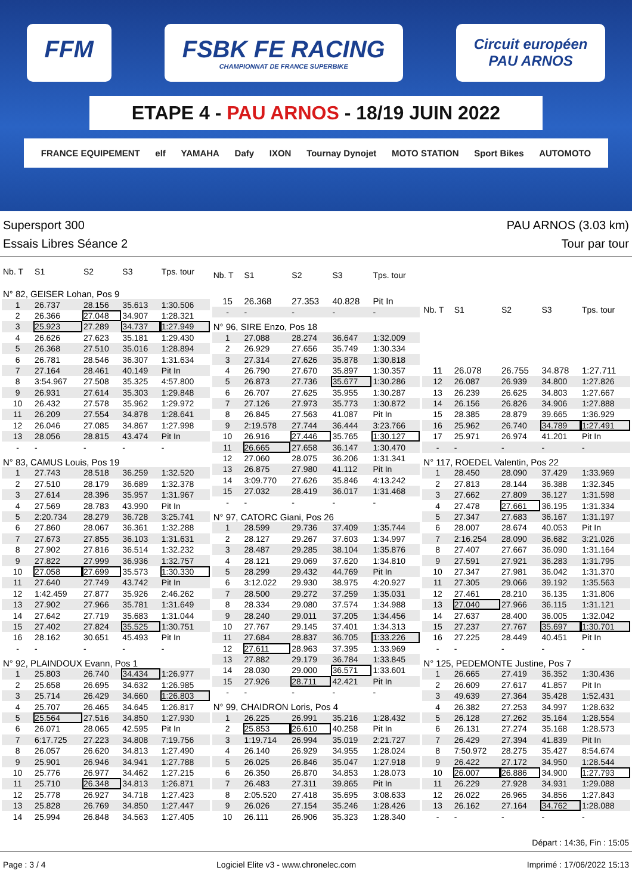FFM FSBK FE RACING
CHAMPIONNAT DE FRANCE SUPERBIKE
Circuit européen
PAU ARNOS
ETAPE 4 - PAU ARNOS - 18/19 JUIN 2022
FRANCE EQUIPEMENT elf YAMAHA Dafy IXON Tournay Dynojet MOTO STATION Sport Bikes AUTOMOTO
Supersport 300 PAU ARNOS (3.03 km)
Essais Libres Séance 2 Tour par tour
| Nb. T | S1 | S2 | S3 | Tps. tour |
| --- | --- | --- | --- | --- |
| N° 82, GEISER Lohan, Pos 9 | | | | |
| 1 | 26.737 | 28.156 | 35.613 | 1:30.506 |
| 2 | 26.366 | 27.048 | 34.907 | 1:28.321 |
| 3 | 25.923 | 27.289 | 34.737 | 1:27.949 |
| 4 | 26.626 | 27.623 | 35.181 | 1:29.430 |
| 5 | 26.368 | 27.510 | 35.016 | 1:28.894 |
| 6 | 26.781 | 28.546 | 36.307 | 1:31.634 |
| 7 | 27.164 | 28.461 | 40.149 | Pit In |
| 8 | 3:54.967 | 27.508 | 35.325 | 4:57.800 |
| 9 | 26.931 | 27.614 | 35.303 | 1:29.848 |
| 10 | 26.432 | 27.578 | 35.962 | 1:29.972 |
| 11 | 26.209 | 27.554 | 34.878 | 1:28.641 |
| 12 | 26.046 | 27.085 | 34.867 | 1:27.998 |
| 13 | 28.056 | 28.815 | 43.474 | Pit In |
| - | - | - | - | - |
| N° 83, CAMUS Louis, Pos 19 | | | | |
| 1 | 27.743 | 28.518 | 36.259 | 1:32.520 |
| 2 | 27.510 | 28.179 | 36.689 | 1:32.378 |
| 3 | 27.614 | 28.396 | 35.957 | 1:31.967 |
| 4 | 27.569 | 28.783 | 43.990 | Pit In |
| 5 | 2:20.734 | 28.279 | 36.728 | 3:25.741 |
| 6 | 27.860 | 28.067 | 36.361 | 1:32.288 |
| 7 | 27.673 | 27.855 | 36.103 | 1:31.631 |
| 8 | 27.902 | 27.816 | 36.514 | 1:32.232 |
| 9 | 27.822 | 27.999 | 36.936 | 1:32.757 |
| 10 | 27.058 | 27.699 | 35.573 | 1:30.330 |
| 11 | 27.640 | 27.749 | 43.742 | Pit In |
| 12 | 1:42.459 | 27.877 | 35.926 | 2:46.262 |
| 13 | 27.902 | 27.966 | 35.781 | 1:31.649 |
| 14 | 27.642 | 27.719 | 35.683 | 1:31.044 |
| 15 | 27.402 | 27.824 | 35.525 | 1:30.751 |
| 16 | 28.162 | 30.651 | 45.493 | Pit In |
| - | - | - | - | - |
| N° 92, PLAINDOUX Evann, Pos 1 | | | | |
| 1 | 25.803 | 26.740 | 34.434 | 1:26.977 |
| 2 | 25.658 | 26.695 | 34.632 | 1:26.985 |
| 3 | 25.714 | 26.429 | 34.660 | 1:26.803 |
| 4 | 25.707 | 26.465 | 34.645 | 1:26.817 |
| 5 | 25.564 | 27.516 | 34.850 | 1:27.930 |
| 6 | 26.071 | 28.065 | 42.595 | Pit In |
| 7 | 6:17.725 | 27.223 | 34.808 | 7:19.756 |
| 8 | 26.057 | 26.620 | 34.813 | 1:27.490 |
| 9 | 25.901 | 26.946 | 34.941 | 1:27.788 |
| 10 | 25.776 | 26.977 | 34.462 | 1:27.215 |
| 11 | 25.710 | 26.348 | 34.813 | 1:26.871 |
| 12 | 25.778 | 26.927 | 34.718 | 1:27.423 |
| 13 | 25.828 | 26.769 | 34.850 | 1:27.447 |
| 14 | 25.994 | 26.848 | 34.563 | 1:27.405 |
| Nb. T | S1 | S2 | S3 | Tps. tour |
| --- | --- | --- | --- | --- |
| 15 | 26.368 | 27.353 | 40.828 | Pit In |
| - | - | - | - | - |
| N° 96, SIRE Enzo, Pos 18 | | | | |
| 1 | 27.088 | 28.274 | 36.647 | 1:32.009 |
| 2 | 26.929 | 27.656 | 35.749 | 1:30.334 |
| 3 | 27.314 | 27.626 | 35.878 | 1:30.818 |
| 4 | 26.790 | 27.670 | 35.897 | 1:30.357 |
| 5 | 26.873 | 27.736 | 35.677 | 1:30.286 |
| 6 | 26.707 | 27.625 | 35.955 | 1:30.287 |
| 7 | 27.126 | 27.973 | 35.773 | 1:30.872 |
| 8 | 26.845 | 27.563 | 41.087 | Pit In |
| 9 | 2:19.578 | 27.744 | 36.444 | 3:23.766 |
| 10 | 26.916 | 27.446 | 35.765 | 1:30.127 |
| 11 | 26.665 | 27.658 | 36.147 | 1:30.470 |
| 12 | 27.060 | 28.075 | 36.206 | 1:31.341 |
| 13 | 26.875 | 27.980 | 41.112 | Pit In |
| 14 | 3:09.770 | 27.626 | 35.846 | 4:13.242 |
| 15 | 27.032 | 28.419 | 36.017 | 1:31.468 |
| - | - | - | - | - |
| N° 97, CATORC Giani, Pos 26 | | | | |
| 1 | 28.599 | 29.736 | 37.409 | 1:35.744 |
| 2 | 28.127 | 29.267 | 37.603 | 1:34.997 |
| 3 | 28.487 | 29.285 | 38.104 | 1:35.876 |
| 4 | 28.121 | 29.069 | 37.620 | 1:34.810 |
| 5 | 28.299 | 29.432 | 44.769 | Pit In |
| 6 | 3:12.022 | 29.930 | 38.975 | 4:20.927 |
| 7 | 28.500 | 29.272 | 37.259 | 1:35.031 |
| 8 | 28.334 | 29.080 | 37.574 | 1:34.988 |
| 9 | 28.240 | 29.011 | 37.205 | 1:34.456 |
| 10 | 27.767 | 29.145 | 37.401 | 1:34.313 |
| 11 | 27.684 | 28.837 | 36.705 | 1:33.226 |
| 12 | 27.611 | 28.963 | 37.395 | 1:33.969 |
| 13 | 27.882 | 29.179 | 36.784 | 1:33.845 |
| 14 | 28.030 | 29.000 | 36.571 | 1:33.601 |
| 15 | 27.926 | 28.711 | 42.421 | Pit In |
| - | - | - | - | - |
| N° 99, CHAIDRON Loris, Pos 4 | | | | |
| 1 | 26.225 | 26.991 | 35.216 | 1:28.432 |
| 2 | 25.853 | 26.610 | 40.258 | Pit In |
| 3 | 1:19.714 | 26.994 | 35.019 | 2:21.727 |
| 4 | 26.140 | 26.929 | 34.955 | 1:28.024 |
| 5 | 26.025 | 26.846 | 35.047 | 1:27.918 |
| 6 | 26.350 | 26.870 | 34.853 | 1:28.073 |
| 7 | 26.483 | 27.311 | 39.865 | Pit In |
| 8 | 2:05.520 | 27.418 | 35.695 | 3:08.633 |
| 9 | 26.026 | 27.154 | 35.246 | 1:28.426 |
| 10 | 26.111 | 26.906 | 35.323 | 1:28.340 |
| Nb. T | S1 | S2 | S3 | Tps. tour |
| --- | --- | --- | --- | --- |
| 11 | 26.078 | 26.755 | 34.878 | 1:27.711 |
| 12 | 26.087 | 26.939 | 34.800 | 1:27.826 |
| 13 | 26.239 | 26.625 | 34.803 | 1:27.667 |
| 14 | 26.156 | 26.826 | 34.906 | 1:27.888 |
| 15 | 28.385 | 28.879 | 39.665 | 1:36.929 |
| 16 | 25.962 | 26.740 | 34.789 | 1:27.491 |
| 17 | 25.971 | 26.974 | 41.201 | Pit In |
| - | - | - | - | - |
| N° 117, ROEDEL Valentin, Pos 22 | | | | |
| 1 | 28.450 | 28.090 | 37.429 | 1:33.969 |
| 2 | 27.813 | 28.144 | 36.388 | 1:32.345 |
| 3 | 27.662 | 27.809 | 36.127 | 1:31.598 |
| 4 | 27.478 | 27.661 | 36.195 | 1:31.334 |
| 5 | 27.347 | 27.683 | 36.167 | 1:31.197 |
| 6 | 28.007 | 28.674 | 40.053 | Pit In |
| 7 | 2:16.254 | 28.090 | 36.682 | 3:21.026 |
| 8 | 27.407 | 27.667 | 36.090 | 1:31.164 |
| 9 | 27.591 | 27.921 | 36.283 | 1:31.795 |
| 10 | 27.347 | 27.981 | 36.042 | 1:31.370 |
| 11 | 27.305 | 29.066 | 39.192 | 1:35.563 |
| 12 | 27.461 | 28.210 | 36.135 | 1:31.806 |
| 13 | 27.040 | 27.966 | 36.115 | 1:31.121 |
| 14 | 27.637 | 28.400 | 36.005 | 1:32.042 |
| 15 | 27.237 | 27.767 | 35.697 | 1:30.701 |
| 16 | 27.225 | 28.449 | 40.451 | Pit In |
| - | - | - | - | - |
| N° 125, PEDEMONTE Justine, Pos 7 | | | | |
| 1 | 26.665 | 27.419 | 36.352 | 1:30.436 |
| 2 | 26.609 | 27.617 | 41.857 | Pit In |
| 3 | 49.639 | 27.364 | 35.428 | 1:52.431 |
| 4 | 26.382 | 27.253 | 34.997 | 1:28.632 |
| 5 | 26.128 | 27.262 | 35.164 | 1:28.554 |
| 6 | 26.131 | 27.274 | 35.168 | 1:28.573 |
| 7 | 26.429 | 27.394 | 41.839 | Pit In |
| 8 | 7:50.972 | 28.275 | 35.427 | 8:54.674 |
| 9 | 26.422 | 27.172 | 34.950 | 1:28.544 |
| 10 | 26.007 | 26.886 | 34.900 | 1:27.793 |
| 11 | 26.229 | 27.928 | 34.931 | 1:29.088 |
| 12 | 26.022 | 26.965 | 34.856 | 1:27.843 |
| 13 | 26.162 | 27.164 | 34.762 | 1:28.088 |
| - | - | - | - | - |
Départ : 14:36, Fin : 15:05
Page : 3 / 4 Logiciel Elite v3 - www.chronelec.com Imprimé : 17/06/2022 15:13